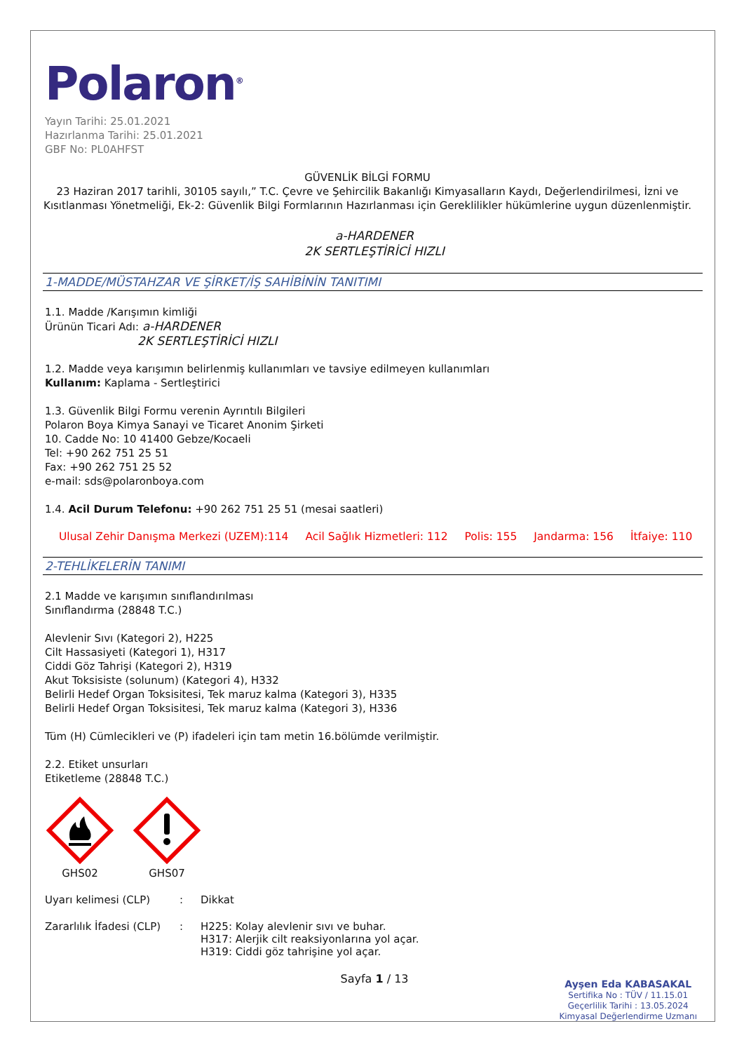Polaron<sup>®</sup>
Yayın Tarihi: 25.01.2021
Hazırlanma Tarihi: 25.01.2021
GBF No: PL0AHFST
GÜVENLİK BİLGİ FORMU
23 Haziran 2017 tarihli, 30105 sayılı,” T.C. Çevre ve Şehircilik Bakanlığı Kimyasalların Kaydı, Değerlendirilmesi, İzni ve Kısıtlanması Yönetmeliği, Ek-2: Güvenlik Bilgi Formlarının Hazırlanması için Gereklilikler hükümlerine uygun düzenlenmiştir.
a-HARDENER
2K SERTLEŞTİRİCİ HIZLI
1-MADDE/MÜSTAHZAR VE ŞİRKET/İŞ SAHİBİNİN TANITIMI
1.1. Madde /Karışımın kimliği
Ürünün Ticari Adı: a-HARDENER
2K SERTLEŞTİRİCİ HIZLI
1.2. Madde veya karışımın belirlenmiş kullanımları ve tavsiye edilmeyen kullanımları
Kullanım: Kaplama - Sertleştirici
1.3. Güvenlik Bilgi Formu verenin Ayrıntılı Bilgileri
Polaron Boya Kimya Sanayi ve Ticaret Anonim Şirketi
10. Cadde No: 10 41400 Gebze/Kocaeli
Tel: +90 262 751 25 51
Fax: +90 262 751 25 52
e-mail: sds@polaronboya.com
1.4. Acil Durum Telefonu: +90 262 751 25 51 (mesai saatleri)
Ulusal Zehir Danışma Merkezi (UZEM):114 Acil Sağlık Hizmetleri: 112 Polis: 155 Jandarma: 156 İtfaiye: 110
2-TEHLİKELERİN TANIMI
2.1 Madde ve karışımın sınıflandırılması
Sınıflandırma (28848 T.C.)
Alevlenir Sıvı (Kategori 2), H225
Cilt Hassasiyeti (Kategori 1), H317
Ciddi Göz Tahrişi (Kategori 2), H319
Akut Toksisiste (solunum) (Kategori 4), H332
Belirli Hedef Organ Toksisitesi, Tek maruz kalma (Kategori 3), H335
Belirli Hedef Organ Toksisitesi, Tek maruz kalma (Kategori 3), H336
Tüm (H) Cümlecikleri ve (P) ifadeleri için tam metin 16.bölümde verilmiştir.
2.2. Etiket unsurları
Etiketleme (28848 T.C.)
GHS02
GHS07
Uyarı kelimesi (CLP): Dikkat
Zararlılık İfadesi (CLP): H225: Kolay alevlenir sıvı ve buhar.
H317: Alerjik cilt reaksiyonlarına yol açar.
H319: Ciddi göz tahrişine yol açar.
Sayfa 1 / 13
Ayşen Eda KABASAKAL
Sertifika No : TÜV / 11.15.01
Geçerlilik Tarihi : 13.05.2024
Kimyasal Değerlendirme Uzmanı